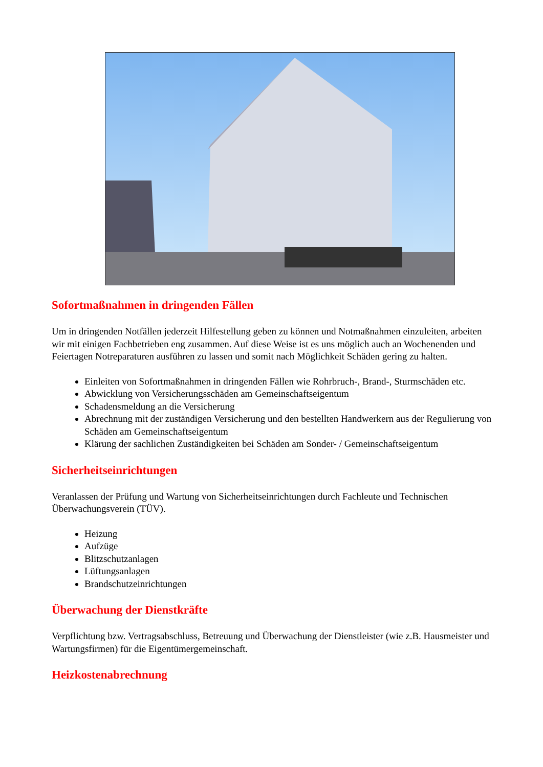Sofortmaßnahmen in dringenden Fällen
Um in dringenden Notfällen jederzeit Hilfestellung geben zu können und Notmaßnahmen einzuleiten, arbeiten wir mit einigen Fachbetrieben eng zusammen. Auf diese Weise ist es uns möglich auch an Wochenenden und Feiertagen Notreparaturen ausführen zu lassen und somit nach Möglichkeit Schäden gering zu halten.
Einleiten von Sofortmaßnahmen in dringenden Fällen wie Rohrbruch-, Brand-, Sturmschäden etc.
Abwicklung von Versicherungsschäden am Gemeinschaftseigentum
Schadensmeldung an die Versicherung
Abrechnung mit der zuständigen Versicherung und den bestellten Handwerkern aus der Regulierung von Schäden am Gemeinschaftseigentum
Klärung der sachlichen Zuständigkeiten bei Schäden am Sonder- / Gemeinschaftseigentum
Sicherheitseinrichtungen
Veranlassen der Prüfung und Wartung von Sicherheitseinrichtungen durch Fachleute und Technischen Überwachungsverein (TÜV).
Heizung
Aufzüge
Blitzschutzanlagen
Lüftungsanlagen
Brandschutzeinrichtungen
Überwachung der Dienstkräfte
Verpflichtung bzw. Vertragsabschluss, Betreuung und Überwachung der Dienstleister (wie z.B. Hausmeister und Wartungsfirmen) für die Eigentümergemeinschaft.
Heizkostenabrechnung